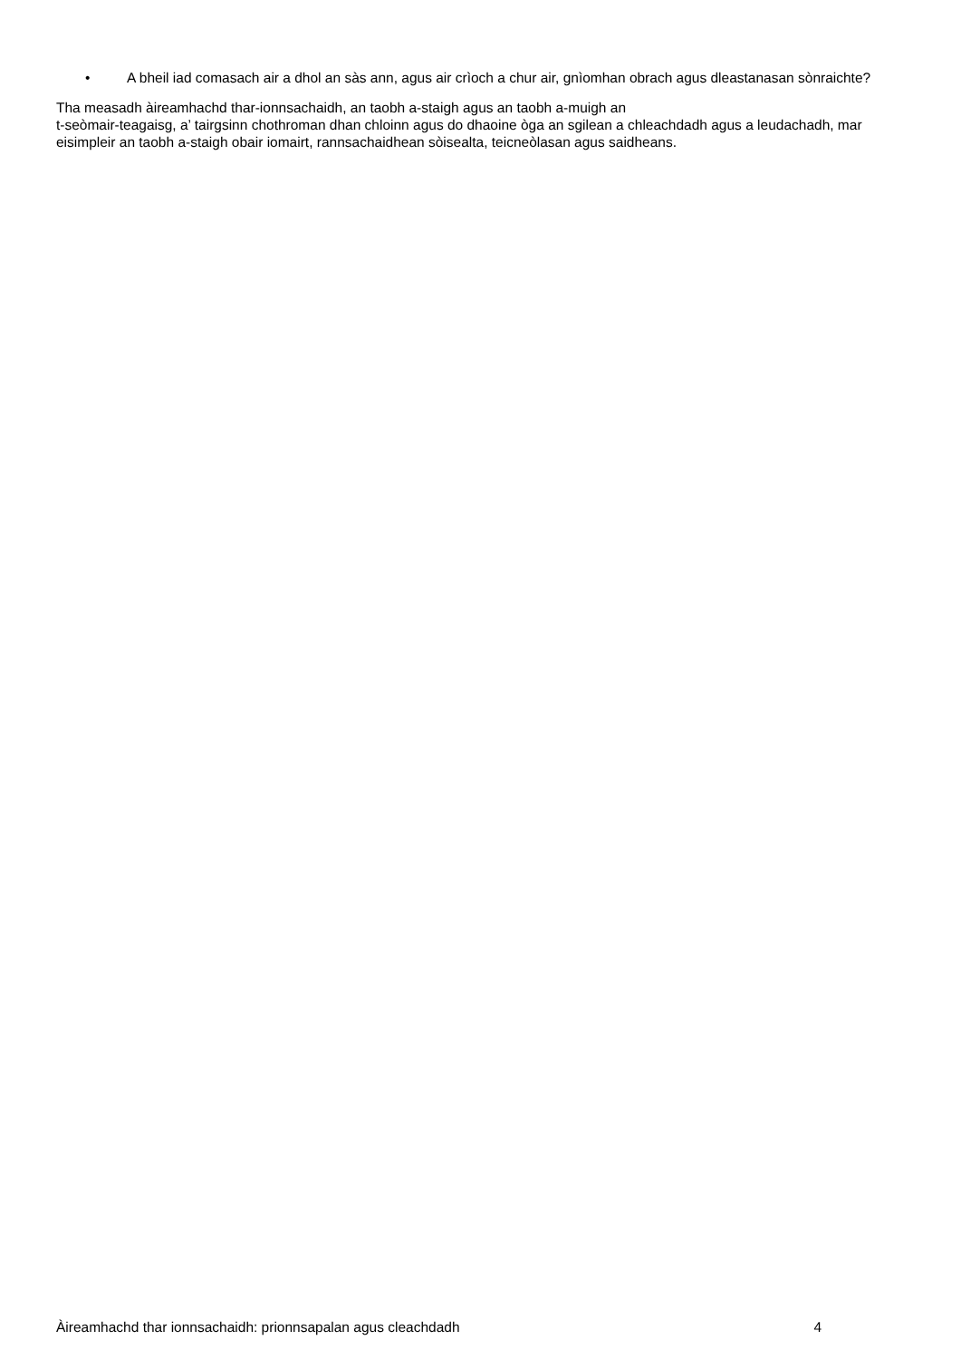• A bheil iad comasach air a dhol an sàs ann, agus air crìoch a chur air, gnìomhan obrach agus dleastanasan sònraichte?
Tha measadh àireamhachd thar-ionnsachaidh, an taobh a-staigh agus an taobh a-muigh an
t-seòmair-teagaisg, a’ tairgsinn chothroman dhan chloinn agus do dhaoine òga an sgilean a chleachdadh agus a leudachadh, mar eisimpleir an taobh a-staigh obair iomairt, rannsachaidhean sòisealta, teicneòlasan agus saidheans.
Àireamhachd thar ionnsachaidh: prionnsapalan agus cleachdadh 4